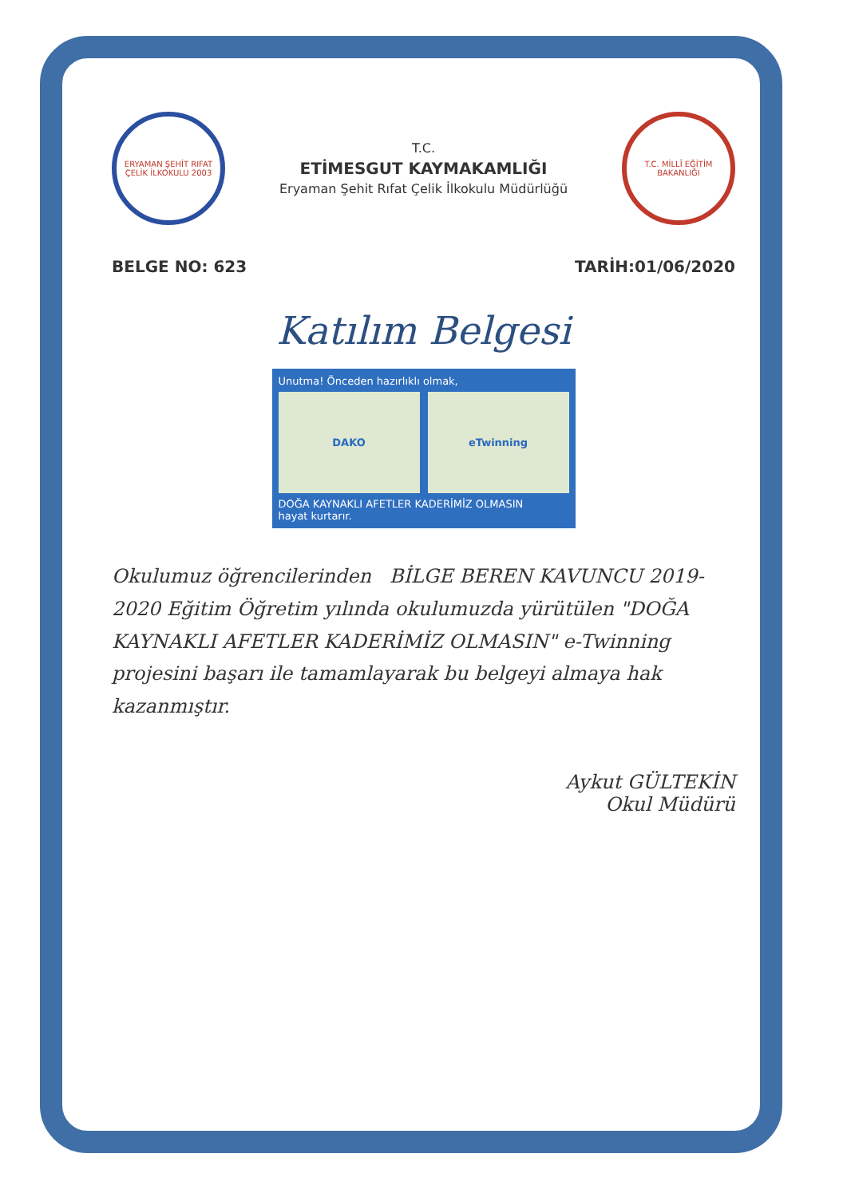ERYAMAN ŞEHİT RIFAT ÇELİK İLKOKULU 2003
T.C.
ETİMESGUT KAYMAKAMLIĞI
Eryaman Şehit Rıfat Çelik İlkokulu Müdürlüğü
T.C. MİLLÎ EĞİTİM BAKANLIĞI
BELGE NO: 623 TARİH:01/06/2020
Katılım Belgesi
Unutma! Önceden hazırlıklı olmak,
DAKO eTwinning
DOĞA KAYNAKLI AFETLER KADERİMİZ OLMASIN
hayat kurtarır.
Okulumuz öğrencilerinden BİLGE BEREN KAVUNCU 2019-2020 Eğitim Öğretim yılında okulumuzda yürütülen "DOĞA KAYNAKLI AFETLER KADERİMİZ OLMASIN" e-Twinning projesini başarı ile tamamlayarak bu belgeyi almaya hak kazanmıştır.
Aykut GÜLTEKİN
Okul Müdürü